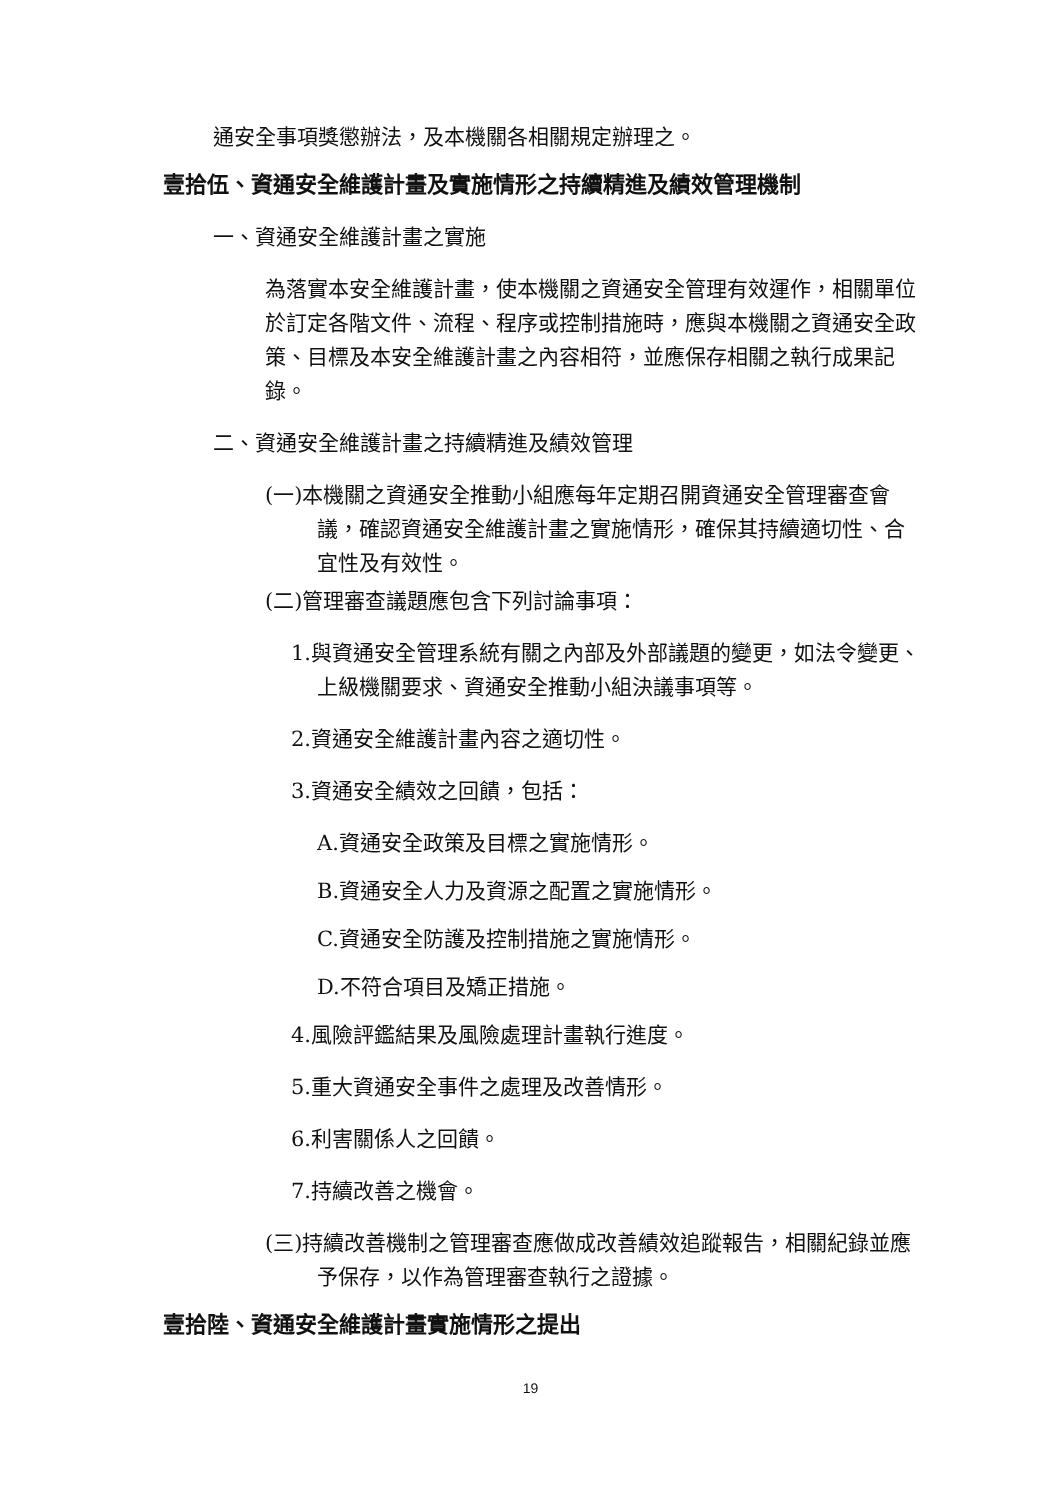通安全事項獎懲辦法，及本機關各相關規定辦理之。
壹拾伍、資通安全維護計畫及實施情形之持續精進及績效管理機制
一、資通安全維護計畫之實施
為落實本安全維護計畫，使本機關之資通安全管理有效運作，相關單位於訂定各階文件、流程、程序或控制措施時，應與本機關之資通安全政策、目標及本安全維護計畫之內容相符，並應保存相關之執行成果記錄。
二、資通安全維護計畫之持續精進及績效管理
(一)本機關之資通安全推動小組應每年定期召開資通安全管理審查會議，確認資通安全維護計畫之實施情形，確保其持續適切性、合宜性及有效性。
(二)管理審查議題應包含下列討論事項：
1.與資通安全管理系統有關之內部及外部議題的變更，如法令變更、上級機關要求、資通安全推動小組決議事項等。
2.資通安全維護計畫內容之適切性。
3.資通安全績效之回饋，包括：
A.資通安全政策及目標之實施情形。
B.資通安全人力及資源之配置之實施情形。
C.資通安全防護及控制措施之實施情形。
D.不符合項目及矯正措施。
4.風險評鑑結果及風險處理計畫執行進度。
5.重大資通安全事件之處理及改善情形。
6.利害關係人之回饋。
7.持續改善之機會。
(三)持續改善機制之管理審查應做成改善績效追蹤報告，相關紀錄並應予保存，以作為管理審查執行之證據。
壹拾陸、資通安全維護計畫實施情形之提出
19